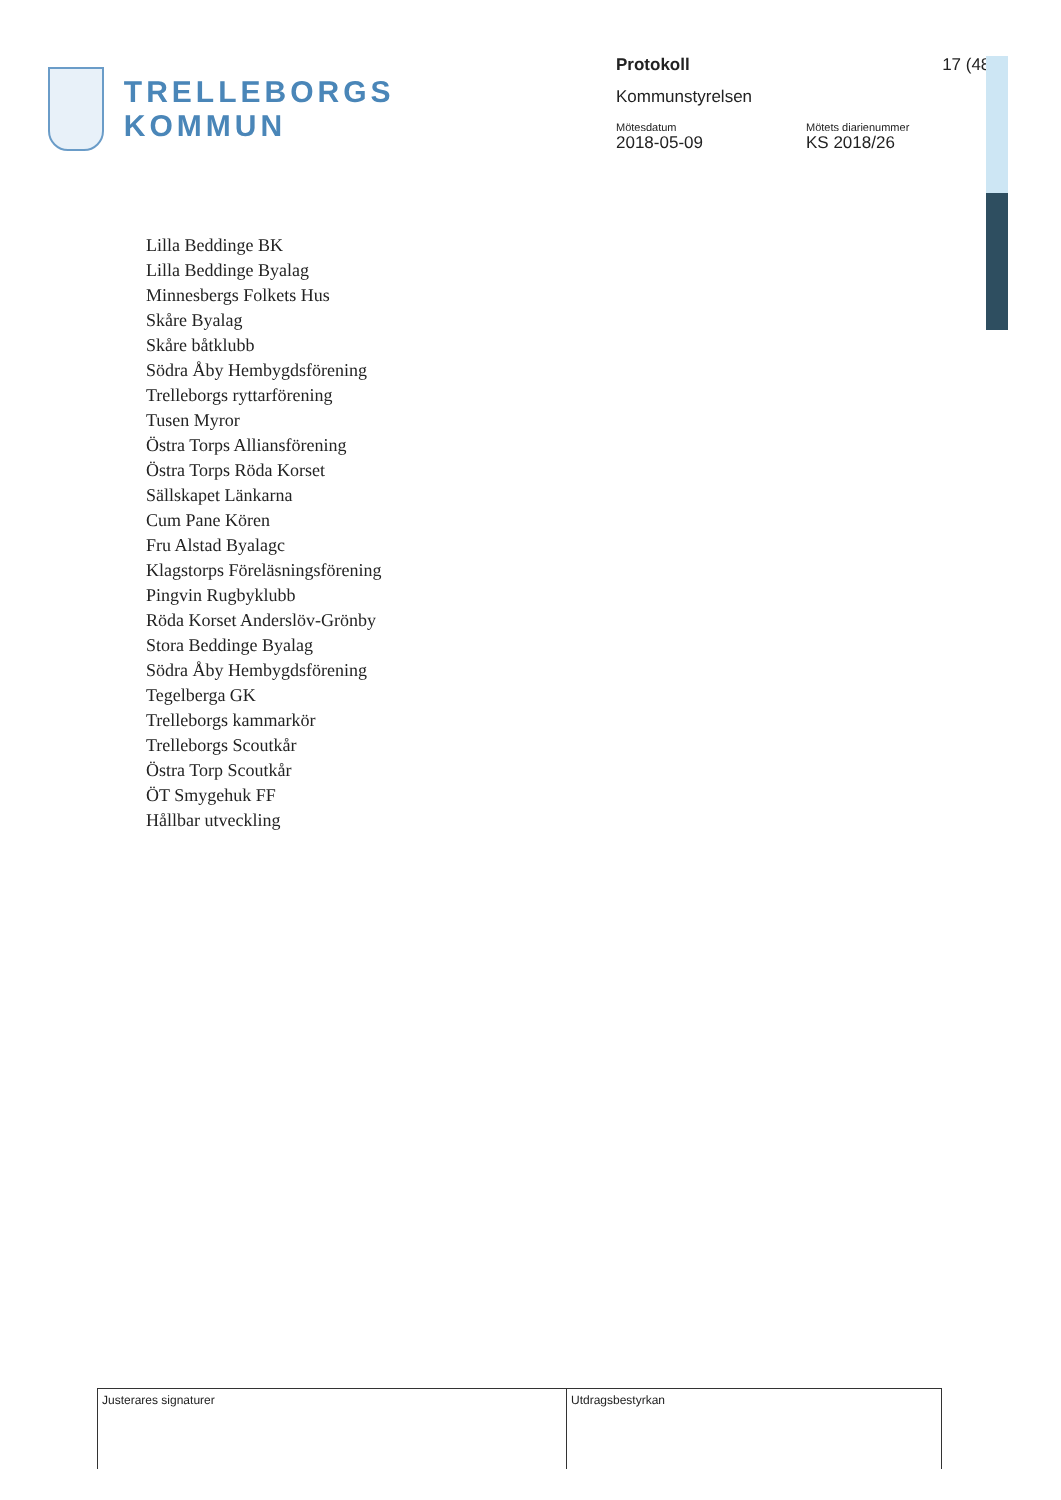TRELLEBORGS KOMMUN
Protokoll 17 (48)
Kommunstyrelsen
Mötesdatum
2018-05-09
Mötets diarienummer
KS 2018/26
Lilla Beddinge BK
Lilla Beddinge Byalag
Minnesbergs Folkets Hus
Skåre Byalag
Skåre båtklubb
Södra Åby Hembygdsförening
Trelleborgs ryttarförening
Tusen Myror
Östra Torps Alliansförening
Östra Torps Röda Korset
Sällskapet Länkarna
Cum Pane Kören
Fru Alstad Byalagc
Klagstorps Föreläsningsförening
Pingvin Rugbyklubb
Röda Korset Anderslöv-Grönby
Stora Beddinge Byalag
Södra Åby Hembygdsförening
Tegelberga GK
Trelleborgs kammarkör
Trelleborgs Scoutkår
Östra Torp Scoutkår
ÖT Smygehuk FF
Hållbar utveckling
Justerares signaturer Utdragsbestyrkan